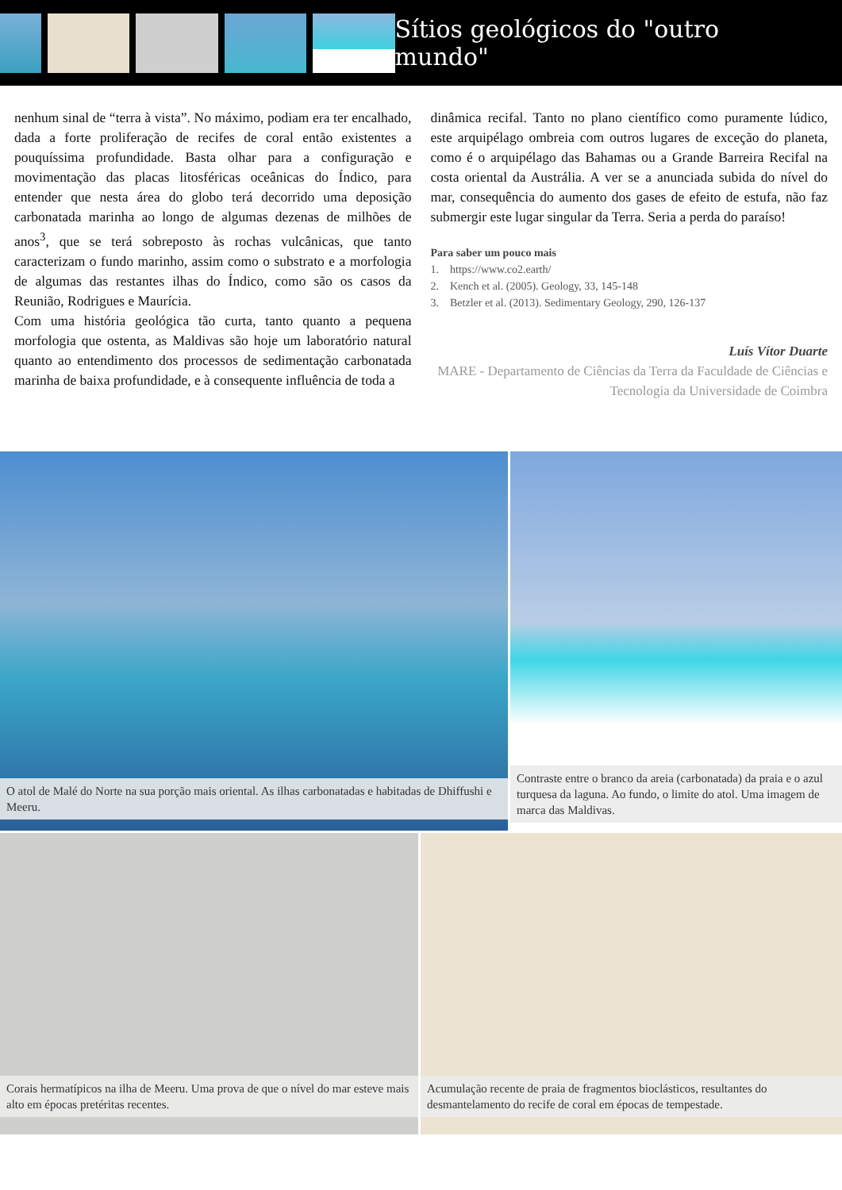Sítios geológicos do "outro mundo"
nenhum sinal de “terra à vista”. No máximo, podiam era ter encalhado, dada a forte proliferação de recifes de coral então existentes a pouquíssima profundidade. Basta olhar para a configuração e movimentação das placas litosféricas oceânicas do Índico, para entender que nesta área do globo terá decorrido uma deposição carbonatada marinha ao longo de algumas dezenas de milhões de anos<sup>3</sup>, que se terá sobreposto às rochas vulcânicas, que tanto caracterizam o fundo marinho, assim como o substrato e a morfologia de algumas das restantes ilhas do Índico, como são os casos da Reunião, Rodrigues e Maurícia.
Com uma história geológica tão curta, tanto quanto a pequena morfologia que ostenta, as Maldivas são hoje um laboratório natural quanto ao entendimento dos processos de sedimentação carbonatada marinha de baixa profundidade, e à consequente influência de toda a
dinâmica recifal. Tanto no plano científico como puramente lúdico, este arquipélago ombreia com outros lugares de exceção do planeta, como é o arquipélago das Bahamas ou a Grande Barreira Recifal na costa oriental da Austrália. A ver se a anunciada subida do nível do mar, consequência do aumento dos gases de efeito de estufa, não faz submergir este lugar singular da Terra. Seria a perda do paraíso!
Para saber um pouco mais
1. https://www.co2.earth/
2. Kench et al. (2005). Geology, 33, 145-148
3. Betzler et al. (2013). Sedimentary Geology, 290, 126-137
Luís Vítor Duarte
MARE - Departamento de Ciências da Terra da Faculdade de Ciências e Tecnologia da Universidade de Coimbra
O atol de Malé do Norte na sua porção mais oriental. As ilhas carbonatadas e habitadas de Dhiffushi e Meeru.
Contraste entre o branco da areia (carbonatada) da praia e o azul turquesa da laguna. Ao fundo, o limite do atol. Uma imagem de marca das Maldivas.
Corais hermatípicos na ilha de Meeru. Uma prova de que o nível do mar esteve mais alto em épocas pretéritas recentes.
Acumulação recente de praia de fragmentos bioclásticos, resultantes do desmantelamento do recife de coral em épocas de tempestade.